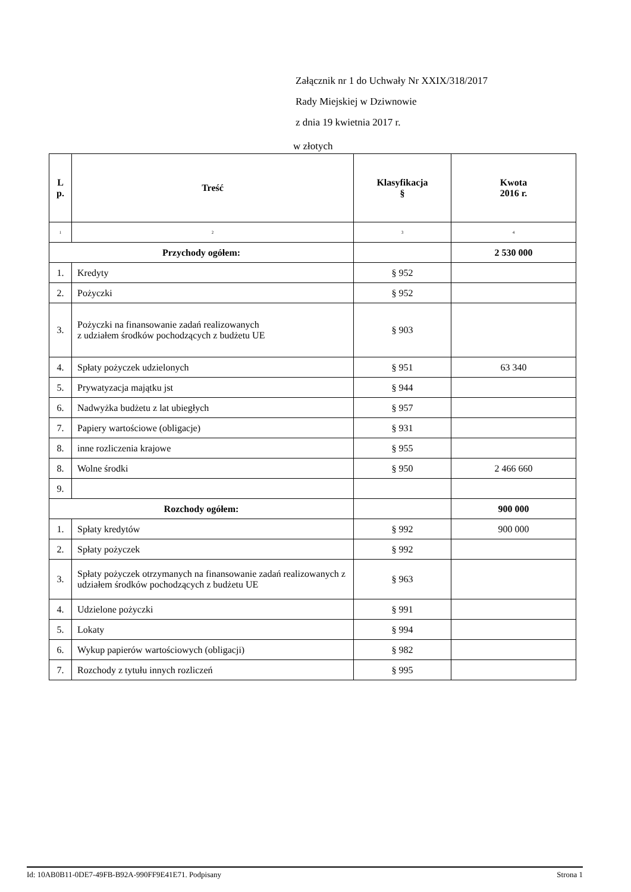Załącznik nr 1 do Uchwały Nr XXIX/318/2017
Rady Miejskiej w Dziwnowie
z dnia 19 kwietnia 2017 r.
w złotych
| L p. | Treść | Klasyfikacja § | Kwota 2016 r. |
| --- | --- | --- | --- |
| 1 | 2 | 3 | 4 |
| Przychody ogółem: | | | 2 530 000 |
| 1. | Kredyty | § 952 | |
| 2. | Pożyczki | § 952 | |
| 3. | Pożyczki na finansowanie zadań realizowanych z udziałem środków pochodzących z budżetu UE | § 903 | |
| 4. | Spłaty pożyczek udzielonych | § 951 | 63 340 |
| 5. | Prywatyzacja majątku jst | § 944 | |
| 6. | Nadwyżka budżetu z lat ubiegłych | § 957 | |
| 7. | Papiery wartościowe (obligacje) | § 931 | |
| 8. | inne rozliczenia krajowe | § 955 | |
| 8. | Wolne środki | § 950 | 2 466 660 |
| 9. | | | |
| Rozchody ogółem: | | | 900 000 |
| 1. | Spłaty kredytów | § 992 | 900 000 |
| 2. | Spłaty pożyczek | § 992 | |
| 3. | Spłaty pożyczek otrzymanych na finansowanie zadań realizowanych z udziałem środków pochodzących z budżetu UE | § 963 | |
| 4. | Udzielone pożyczki | § 991 | |
| 5. | Lokaty | § 994 | |
| 6. | Wykup papierów wartościowych (obligacji) | § 982 | |
| 7. | Rozchody z tytułu innych rozliczeń | § 995 | |
Id: 10AB0B11-0DE7-49FB-B92A-990FF9E41E71. Podpisany Strona 1